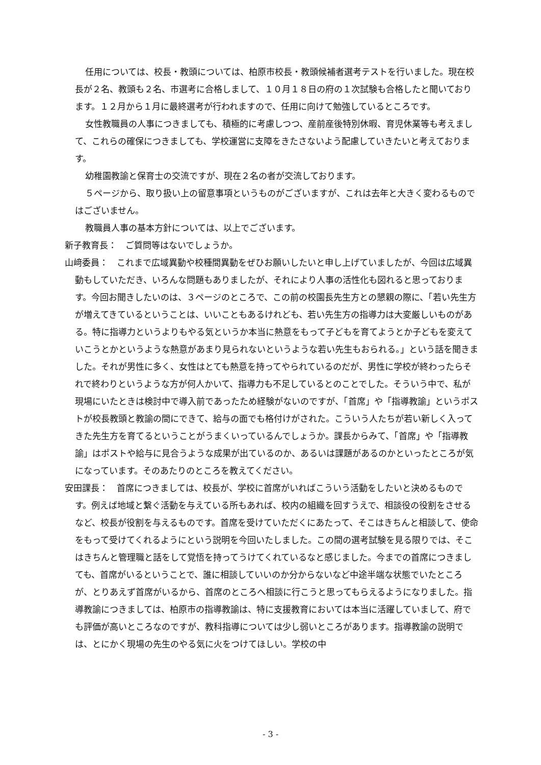任用については、校長・教頭については、柏原市校長・教頭候補者選考テストを行いました。現在校長が２名、教頭も２名、市選考に合格しまして、１０月１８日の府の１次試験も合格したと聞いております。１２月から１月に最終選考が行われますので、任用に向けて勉強しているところです。
女性教職員の人事につきましても、積極的に考慮しつつ、産前産後特別休暇、育児休業等も考えまして、これらの確保につきましても、学校運営に支障をきたさないよう配慮していきたいと考えております。
幼稚園教諭と保育士の交流ですが、現在２名の者が交流しております。
５ページから、取り扱い上の留意事項というものがございますが、これは去年と大きく変わるものではございません。
教職員人事の基本方針については、以上でございます。
新子教育長：　ご質問等はないでしょうか。
山﨑委員：　これまで広域異動や校種間異動をぜひお願いしたいと申し上げていましたが、今回は広域異動もしていただき、いろんな問題もありましたが、それにより人事の活性化も図れると思っております。今回お聞きしたいのは、３ページのところで、この前の校園長先生方との懇親の際に、「若い先生方が増えてきているということは、いいこともあるけれども、若い先生方の指導力は大変厳しいものがある。特に指導力というよりもやる気というか本当に熱意をもって子どもを育てようとか子どもを変えていこうとかというような熱意があまり見られないというような若い先生もおられる。」という話を聞きました。それが男性に多く、女性はとても熱意を持ってやられているのだが、男性に学校が終わったらそれで終わりというような方が何人かいて、指導力も不足しているとのことでした。そういう中で、私が現場にいたときは検討中で導入前であったため経験がないのですが、「首席」や「指導教諭」というポストが校長教頭と教諭の間にできて、給与の面でも格付けがされた。こういう人たちが若い新しく入ってきた先生方を育てるということがうまくいっているんでしょうか。課長からみて、「首席」や「指導教諭」はポストや給与に見合うような成果が出ているのか、あるいは課題があるのかといったところが気になっています。そのあたりのところを教えてください。
安田課長：　首席につきましては、校長が、学校に首席がいればこういう活動をしたいと決めるものです。例えば地域と繋ぐ活動を与えている所もあれば、校内の組織を回すうえで、相談役の役割をさせるなど、校長が役割を与えるものです。首席を受けていただくにあたって、そこはきちんと相談して、使命をもって受けてくれるようにという説明を今回いたしました。この間の選考試験を見る限りでは、そこはきちんと管理職と話をして覚悟を持ってうけてくれているなと感じました。今までの首席につきましても、首席がいるということで、誰に相談していいのか分からないなど中途半端な状態でいたところが、とりあえず首席がいるから、首席のところへ相談に行こうと思ってもらえるようになりました。指導教諭につきましては、柏原市の指導教諭は、特に支援教育においては本当に活躍していまして、府でも評価が高いところなのですが、教科指導については少し弱いところがあります。指導教諭の説明では、とにかく現場の先生のやる気に火をつけてほしい。学校の中
- 3 -